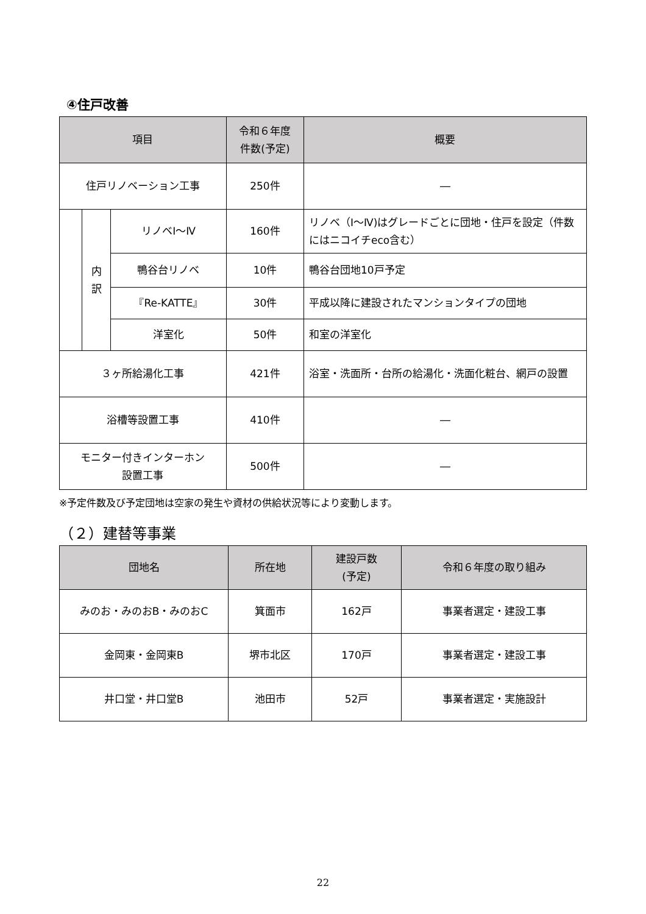④住戸改善
| 項目 | | | 令和６年度 件数(予定) | 概要 |
| --- | --- | --- | --- | --- |
| 住戸リノベーション工事 | | | 250件 | ― |
| | 内 訳 | リノベⅠ～Ⅳ | 160件 | リノベ（Ⅰ～Ⅳ)はグレードごとに団地・住戸を設定（件数にはニコイチeco含む） |
| | | 鴨谷台リノベ | 10件 | 鴨谷台団地10戸予定 |
| | | 『Re-KATTE』 | 30件 | 平成以降に建設されたマンションタイプの団地 |
| | | 洋室化 | 50件 | 和室の洋室化 |
| ３ヶ所給湯化工事 | | | 421件 | 浴室・洗面所・台所の給湯化・洗面化粧台、網戸の設置 |
| 浴槽等設置工事 | | | 410件 | ― |
| モニター付きインターホン 設置工事 | | | 500件 | ― |
※予定件数及び予定団地は空家の発生や資材の供給状況等により変動します。
（２）建替等事業
| 団地名 | 所在地 | 建設戸数 (予定) | 令和６年度の取り組み |
| --- | --- | --- | --- |
| みのお・みのおB・みのおC | 箕面市 | 162戸 | 事業者選定・建設工事 |
| 金岡東・金岡東B | 堺市北区 | 170戸 | 事業者選定・建設工事 |
| 井口堂・井口堂B | 池田市 | 52戸 | 事業者選定・実施設計 |
22